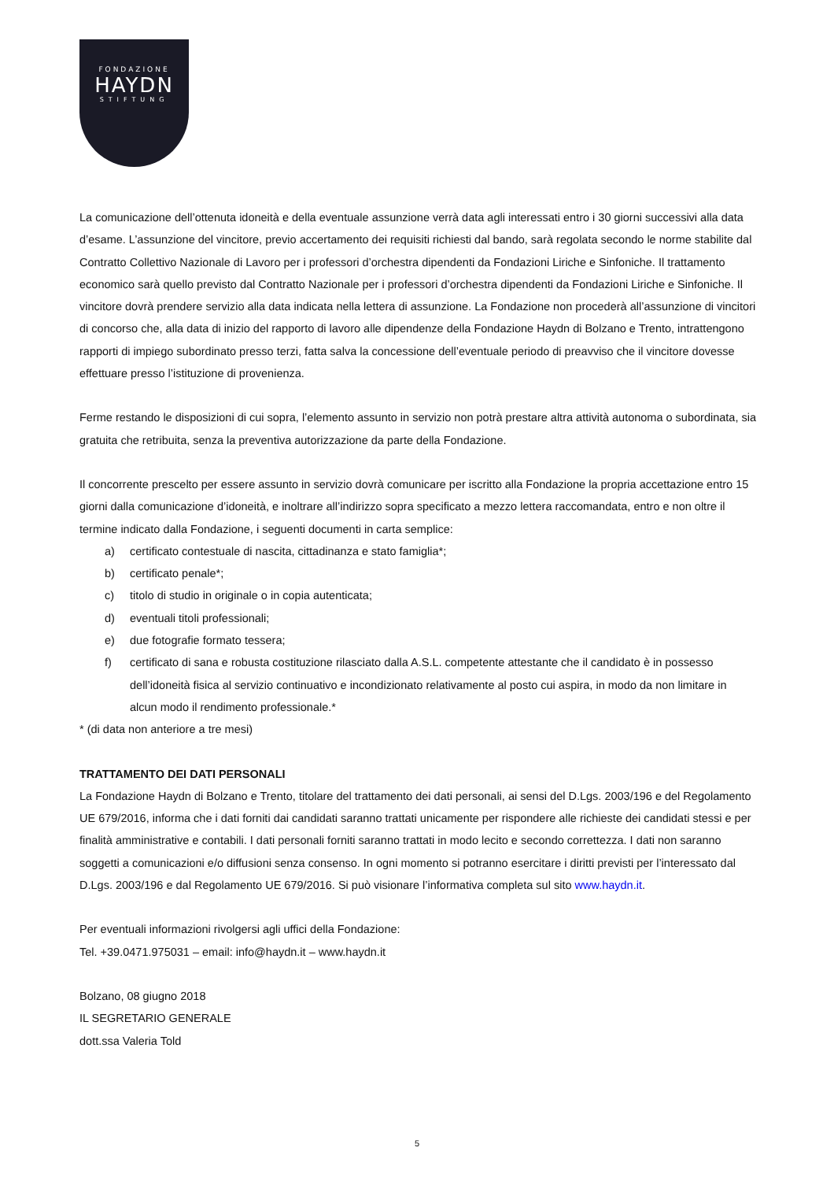FONDAZIONE
HAYDN
STIFTUNG
La comunicazione dell’ottenuta idoneità e della eventuale assunzione verrà data agli interessati entro i 30 giorni successivi alla data d’esame. L’assunzione del vincitore, previo accertamento dei requisiti richiesti dal bando, sarà regolata secondo le norme stabilite dal Contratto Collettivo Nazionale di Lavoro per i professori d’orchestra dipendenti da Fondazioni Liriche e Sinfoniche. Il trattamento economico sarà quello previsto dal Contratto Nazionale per i professori d’orchestra dipendenti da Fondazioni Liriche e Sinfoniche. Il vincitore dovrà prendere servizio alla data indicata nella lettera di assunzione. La Fondazione non procederà all’assunzione di vincitori di concorso che, alla data di inizio del rapporto di lavoro alle dipendenze della Fondazione Haydn di Bolzano e Trento, intrattengono rapporti di impiego subordinato presso terzi, fatta salva la concessione dell’eventuale periodo di preavviso che il vincitore dovesse effettuare presso l’istituzione di provenienza.
Ferme restando le disposizioni di cui sopra, l’elemento assunto in servizio non potrà prestare altra attività autonoma o subordinata, sia gratuita che retribuita, senza la preventiva autorizzazione da parte della Fondazione.
Il concorrente prescelto per essere assunto in servizio dovrà comunicare per iscritto alla Fondazione la propria accettazione entro 15 giorni dalla comunicazione d’idoneità, e inoltrare all’indirizzo sopra specificato a mezzo lettera raccomandata, entro e non oltre il termine indicato dalla Fondazione, i seguenti documenti in carta semplice:
a) certificato contestuale di nascita, cittadinanza e stato famiglia*;
b) certificato penale*;
c) titolo di studio in originale o in copia autenticata;
d) eventuali titoli professionali;
e) due fotografie formato tessera;
f) certificato di sana e robusta costituzione rilasciato dalla A.S.L. competente attestante che il candidato è in possesso dell’idoneità fisica al servizio continuativo e incondizionato relativamente al posto cui aspira, in modo da non limitare in alcun modo il rendimento professionale.*
* (di data non anteriore a tre mesi)
TRATTAMENTO DEI DATI PERSONALI
La Fondazione Haydn di Bolzano e Trento, titolare del trattamento dei dati personali, ai sensi del D.Lgs. 2003/196 e del Regolamento UE 679/2016, informa che i dati forniti dai candidati saranno trattati unicamente per rispondere alle richieste dei candidati stessi e per finalità amministrative e contabili. I dati personali forniti saranno trattati in modo lecito e secondo correttezza. I dati non saranno soggetti a comunicazioni e/o diffusioni senza consenso. In ogni momento si potranno esercitare i diritti previsti per l’interessato dal D.Lgs. 2003/196 e dal Regolamento UE 679/2016. Si può visionare l’informativa completa sul sito www.haydn.it.
Per eventuali informazioni rivolgersi agli uffici della Fondazione:
Tel. +39.0471.975031 – email: info@haydn.it – www.haydn.it
Bolzano, 08 giugno 2018
IL SEGRETARIO GENERALE
dott.ssa Valeria Told
5